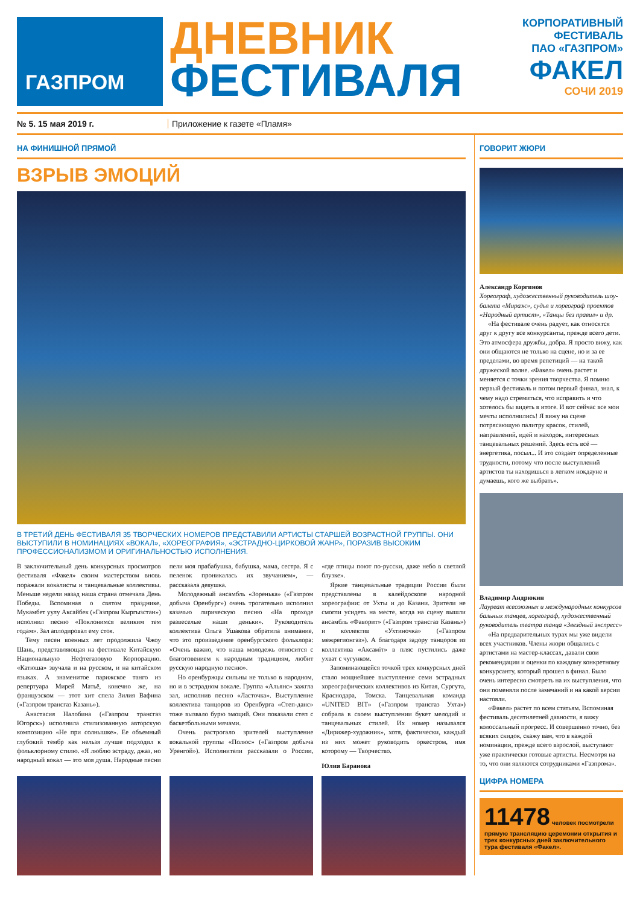ГАЗПРОМ
ДНЕВНИК
ФЕСТИВАЛЯ
КОРПОРАТИВНЫЙ
ФЕСТИВАЛЬ
ПАО «ГАЗПРОМ»
ФАКЕЛ
СОЧИ 2019
№ 5. 15 мая 2019 г. Приложение к газете «Пламя»
НА ФИНИШНОЙ ПРЯМОЙ
ВЗРЫВ ЭМОЦИЙ
В ТРЕТИЙ ДЕНЬ ФЕСТИВАЛЯ 35 ТВОРЧЕСКИХ НОМЕРОВ ПРЕДСТАВИЛИ АРТИСТЫ СТАРШЕЙ ВОЗРАСТНОЙ ГРУППЫ. ОНИ ВЫСТУПИЛИ В НОМИНАЦИЯХ «ВОКАЛ», «ХОРЕОГРАФИЯ», «ЭСТРАДНО-ЦИРКОВОЙ ЖАНР», ПОРАЗИВ ВЫСОКИМ ПРОФЕССИОНАЛИЗМОМ И ОРИГИНАЛЬНОСТЬЮ ИСПОЛНЕНИЯ.
В заключительный день конкурсных просмотров фестиваля «Факел» своим мастерством вновь поражали вокалисты и танцевальные коллективы. Меньше недели назад наша страна отмечала День Победы. Вспоминая о святом празднике, Мукамбет уулу Аксайбек («Газпром Кыргызстан») исполнил песню «Поклонимся великим тем годам». Зал аплодировал ему стоя.
Тему песен военных лет продолжила Чжоу Шань, представляющая на фестивале Китайскую Национальную Нефтегазовую Корпорацию. «Катюша» звучала и на русском, и на китайском языках. А знаменитое парижское танго из репертуара Мирей Матьё, конечно же, на французском — этот хит спела Зилия Вафина («Газпром трансгаз Казань»).
Анастасия Налобина («Газпром трансгаз Югорск») исполнила стилизованную авторскую композицию «Не при солнышке». Ее объемный глубокий тембр как нельзя лучше подходил к фольклорному стилю. «Я люблю эстраду, джаз, но народный вокал — это моя душа. Народные песни пели моя прабабушка, бабушка, мама, сестра. Я с пеленок проникалась их звучанием», — рассказала девушка.
Молодежный ансамбль «Зоренька» («Газпром добыча Оренбург») очень трогательно исполнил казачью лирическую песню «На проходе развеселые наши деньки». Руководитель коллектива Ольга Ушакова обратила внимание, что это произведение оренбургского фольклора: «Очень важно, что наша молодежь относится с благоговением к народным традициям, любит русскую народную песню».
Но оренбуржцы сильны не только в народном, но и в эстрадном вокале. Группа «Альянс» зажгла зал, исполнив песню «Ласточка». Выступление коллектива танцоров из Оренбурга «Степ-данс» тоже вызвало бурю эмоций. Они показали степ с баскетбольными мячами.
Очень растрогало зрителей выступление вокальной группы «Полюс» («Газпром добыча Уренгой»). Исполнители рассказали о России, «где птицы поют по-русски, даже небо в светлой блузке».
Яркие танцевальные традиции России были представлены в калейдоскопе народной хореографии: от Ухты и до Казани. Зрители не смогли усидеть на месте, когда на сцену вышли ансамбль «Фаворит» («Газпром трансгаз Казань») и коллектив «Ухтиночка» («Газпром межрегионгаз»). А благодаря задору танцоров из коллектива «Аксамiт» в пляс пустились даже ухват с чугунком.
Запоминающейся точкой трех конкурсных дней стало мощнейшее выступление семи эстрадных хореографических коллективов из Китая, Сургута, Краснодара, Томска. Танцевальная команда «UNITED BIT» («Газпром трансгаз Ухта») собрала в своем выступлении букет мелодий и танцевальных стилей. Их номер назывался «Дирижер-художник», хотя, фактически, каждый из них может руководить оркестром, имя которому — Творчество.
Юлия Баранова
ГОВОРИТ ЖЮРИ
Александр Коргинов
Хореограф, художественный руководитель шоу-балета «Мираж», судья и хореограф проектов «Народный артист», «Танцы без правил» и др.
«На фестивале очень радует, как относятся друг к другу все конкурсанты, прежде всего дети. Это атмосфера дружбы, добра. Я просто вижу, как они общаются не только на сцене, но и за ее пределами, во время репетиций — на такой дружеской волне. «Факел» очень растет и меняется с точки зрения творчества. Я помню первый фестиваль и потом первый финал, знал, к чему надо стремиться, что исправить и что хотелось бы видеть в итоге. И вот сейчас все мои мечты исполнились! Я вижу на сцене потрясающую палитру красок, стилей, направлений, идей и находок, интересных танцевальных решений. Здесь есть всё — энергетика, посыл... И это создает определенные трудности, потому что после выступлений артистов ты находишься в легком нокдауне и думаешь, кого же выбрать».
Владимир Андрюкин
Лауреат всесоюзных и международных конкурсов бальных танцев, хореограф, художественный руководитель театра танца «Звездный экспресс»
«На предварительных турах мы уже видели всех участников. Члены жюри общались с артистами на мастер-классах, давали свои рекомендации и оценки по каждому конкретному конкурсанту, который прошел в финал. Было очень интересно смотреть на их выступления, что они поменяли после замечаний и на какой версии настояли.
«Факел» растет по всем статьям. Вспоминая фестиваль десятилетней давности, я вижу колоссальный прогресс. И совершенно точно, без всяких скидок, скажу вам, что в каждой номинации, прежде всего взрослой, выступают уже практически готовые артисты. Несмотря на то, что они являются сотрудниками «Газпрома».
ЦИФРА НОМЕРА
11478 человек посмотрели прямую трансляцию церемонии открытия и трех конкурсных дней заключительного тура фестиваля «Факел».